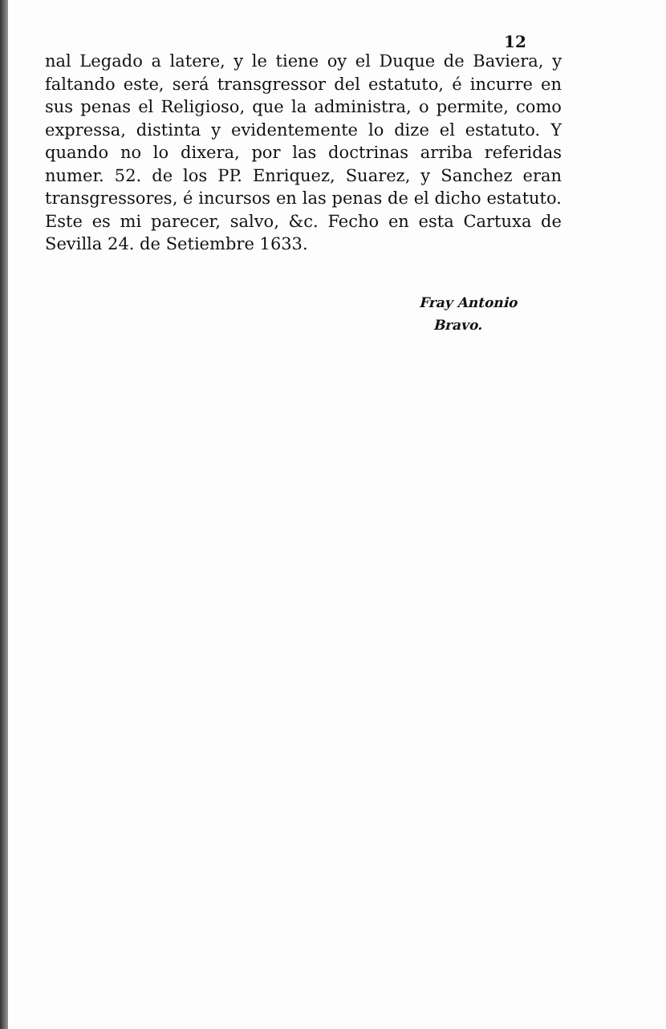12
nal Legado a latere, y le tiene oy el Duque de Baviera, y faltando este, será transgressor del estatuto, é incurre en sus penas el Religioso, que la administra, o permite, como expressa, distinta y evidentemente lo dize el estatuto. Y quando no lo dixera, por las doctrinas arriba referidas numer. 52. de los PP. Enriquez, Suarez, y Sanchez eran transgressores, é incursos en las penas de el dicho estatuto. Este es mi parecer, salvo, &c. Fecho en esta Cartuxa de Sevilla 24. de Setiembre 1633.
Fray Antonio
Bravo.